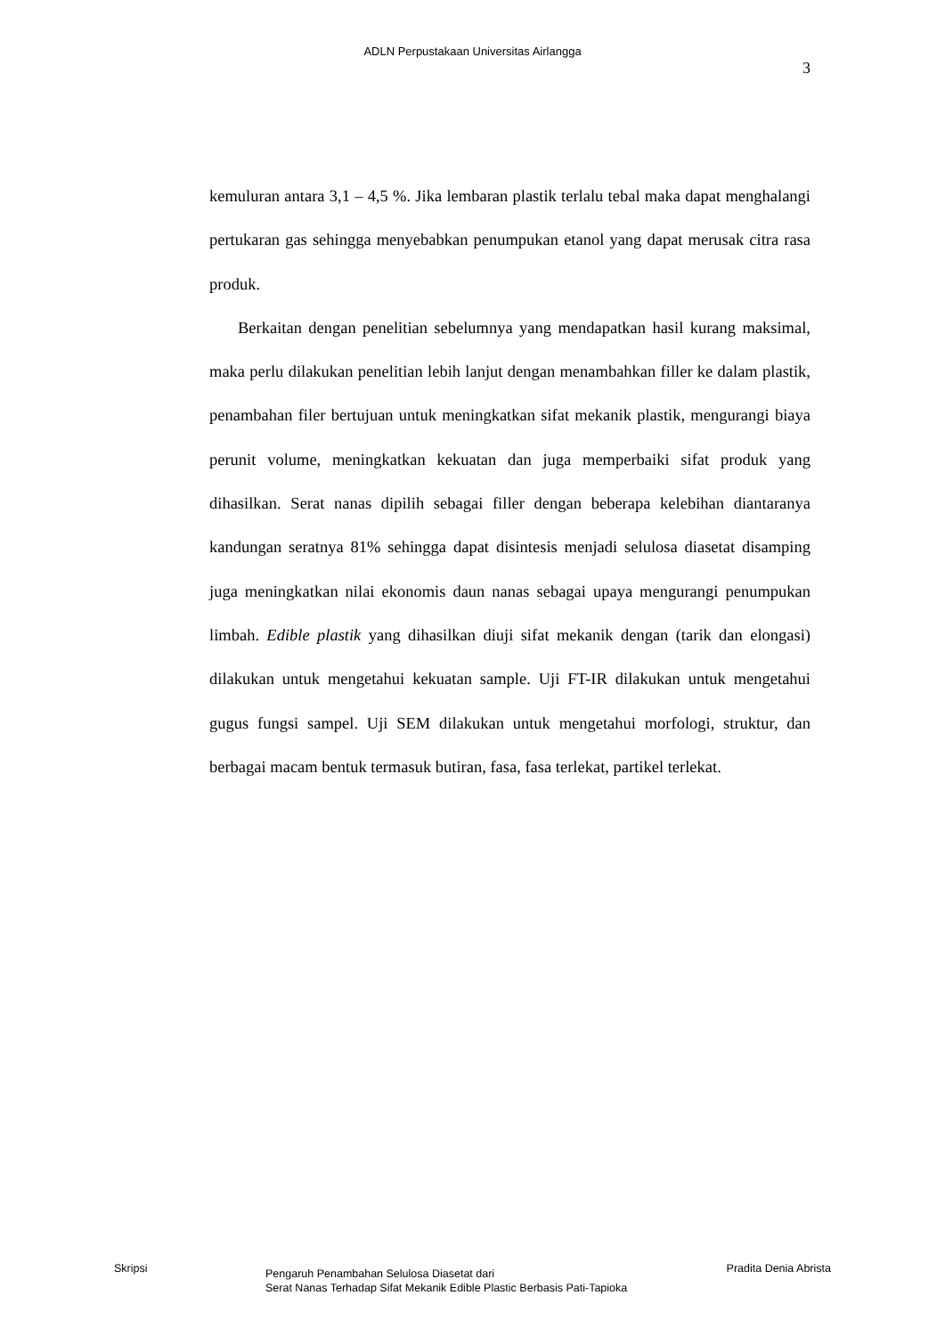ADLN Perpustakaan Universitas Airlangga
3
kemuluran antara 3,1 – 4,5 %. Jika lembaran plastik terlalu tebal maka dapat menghalangi pertukaran gas sehingga menyebabkan penumpukan etanol yang dapat merusak citra rasa produk.
Berkaitan dengan penelitian sebelumnya yang mendapatkan hasil kurang maksimal, maka perlu dilakukan penelitian lebih lanjut dengan menambahkan filler ke dalam plastik, penambahan filer bertujuan untuk meningkatkan sifat mekanik plastik, mengurangi biaya perunit volume, meningkatkan kekuatan dan juga memperbaiki sifat produk yang dihasilkan. Serat nanas dipilih sebagai filler dengan beberapa kelebihan diantaranya kandungan seratnya 81% sehingga dapat disintesis menjadi selulosa diasetat disamping juga meningkatkan nilai ekonomis daun nanas sebagai upaya mengurangi penumpukan limbah. Edible plastik yang dihasilkan diuji sifat mekanik dengan (tarik dan elongasi) dilakukan untuk mengetahui kekuatan sample. Uji FT-IR dilakukan untuk mengetahui gugus fungsi sampel. Uji SEM dilakukan untuk mengetahui morfologi, struktur, dan berbagai macam bentuk termasuk butiran, fasa, fasa terlekat, partikel terlekat.
Skripsi
Pengaruh Penambahan Selulosa Diasetat dari
Serat Nanas Terhadap Sifat Mekanik Edible Plastic Berbasis Pati-Tapioka
Pradita Denia Abrista